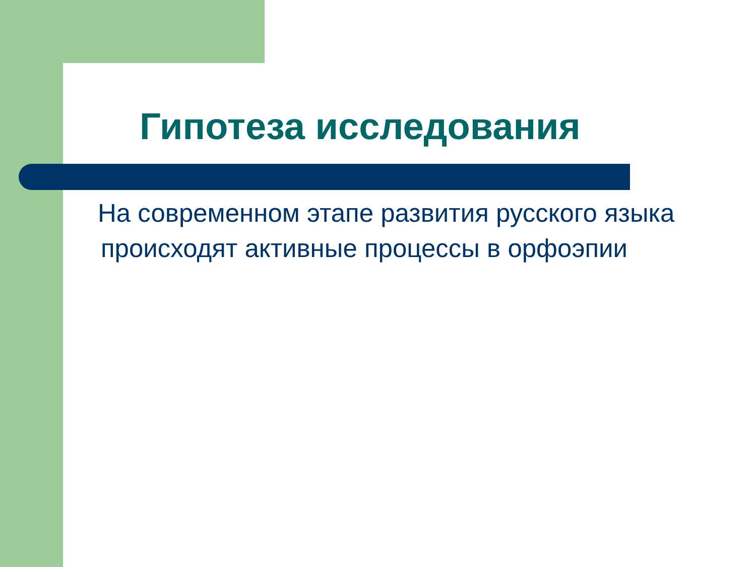Гипотеза исследования
На современном этапе развития русского языка происходят активные процессы в орфоэпии